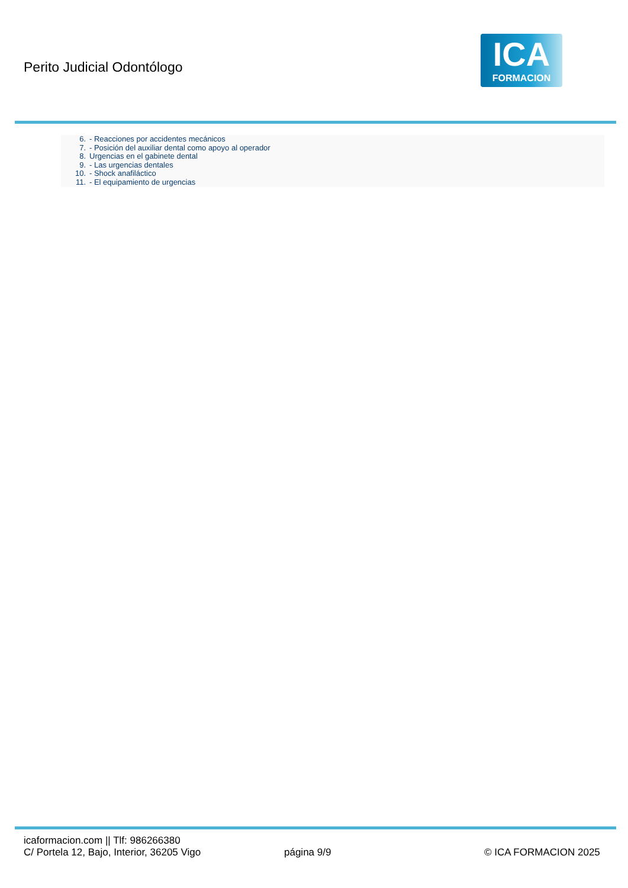Perito Judicial Odontólogo
ICA
FORMACION
6. - Reacciones por accidentes mecánicos
7. - Posición del auxiliar dental como apoyo al operador
8. Urgencias en el gabinete dental
9. - Las urgencias dentales
10. - Shock anafiláctico
11. - El equipamiento de urgencias
icaformacion.com || Tlf: 986266380
C/ Portela 12, Bajo, Interior, 36205 Vigo
página 9/9 © ICA FORMACION 2025